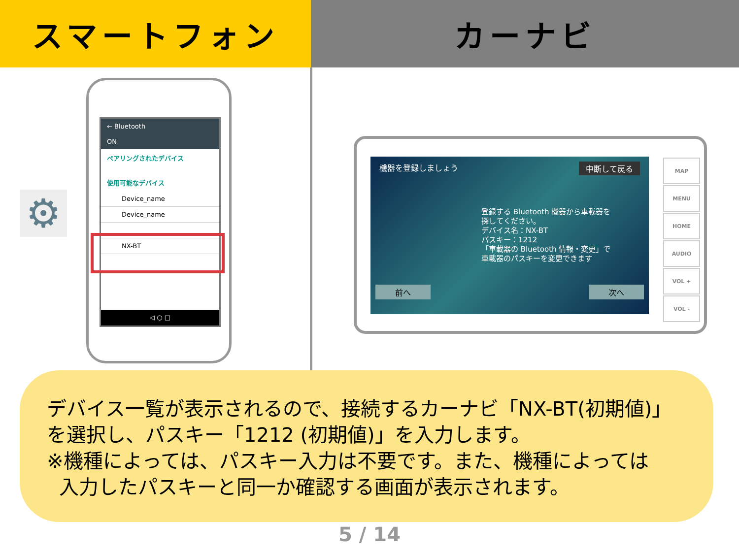スマートフォン カーナビ
⚙
← Bluetooth
ON
ペアリングされたデバイス
使用可能なデバイス
Device_name
Device_name
NX-BT
◁ ○ □
機器を登録しましょう 中断して戻る
登録する Bluetooth 機器から車載器を
探してください。
デバイス名：NX-BT
パスキー：1212
「車載器の Bluetooth 情報・変更」で
車載器のパスキーを変更できます
前へ 次へ
MAP
MENU
HOME
AUDIO
VOL +
VOL -
デバイス一覧が表示されるので、接続するカーナビ「NX-BT(初期値)」を選択し、パスキー「1212 (初期値)」を入力します。
※機種によっては、パスキー入力は不要です。また、機種によっては
入力したパスキーと同一か確認する画面が表示されます。
5 / 14